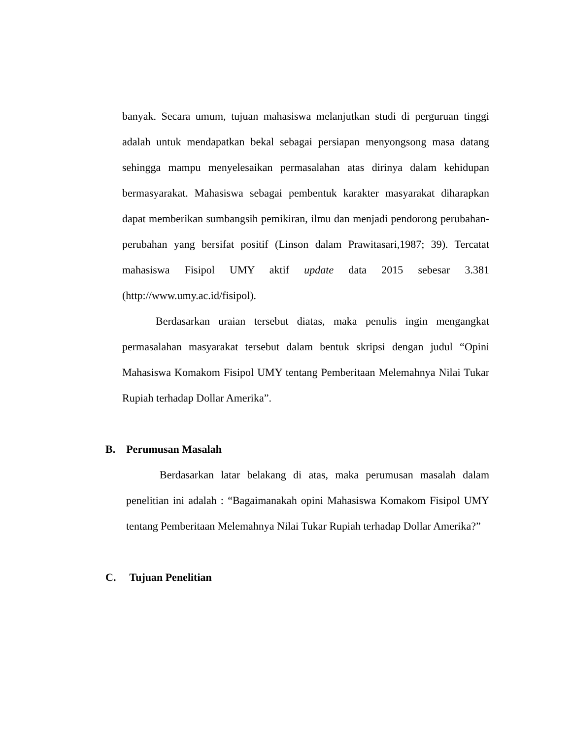banyak. Secara umum, tujuan mahasiswa melanjutkan studi di perguruan tinggi adalah untuk mendapatkan bekal sebagai persiapan menyongsong masa datang sehingga mampu menyelesaikan permasalahan atas dirinya dalam kehidupan bermasyarakat. Mahasiswa sebagai pembentuk karakter masyarakat diharapkan dapat memberikan sumbangsih pemikiran, ilmu dan menjadi pendorong perubahan-perubahan yang bersifat positif (Linson dalam Prawitasari,1987; 39). Tercatat mahasiswa Fisipol UMY aktif update data 2015 sebesar 3.381 (http://www.umy.ac.id/fisipol).
Berdasarkan uraian tersebut diatas, maka penulis ingin mengangkat permasalahan masyarakat tersebut dalam bentuk skripsi dengan judul “Opini Mahasiswa Komakom Fisipol UMY tentang Pemberitaan Melemahnya Nilai Tukar Rupiah terhadap Dollar Amerika”.
B. Perumusan Masalah
Berdasarkan latar belakang di atas, maka perumusan masalah dalam penelitian ini adalah : “Bagaimanakah opini Mahasiswa Komakom Fisipol UMY tentang Pemberitaan Melemahnya Nilai Tukar Rupiah terhadap Dollar Amerika?”
C. Tujuan Penelitian